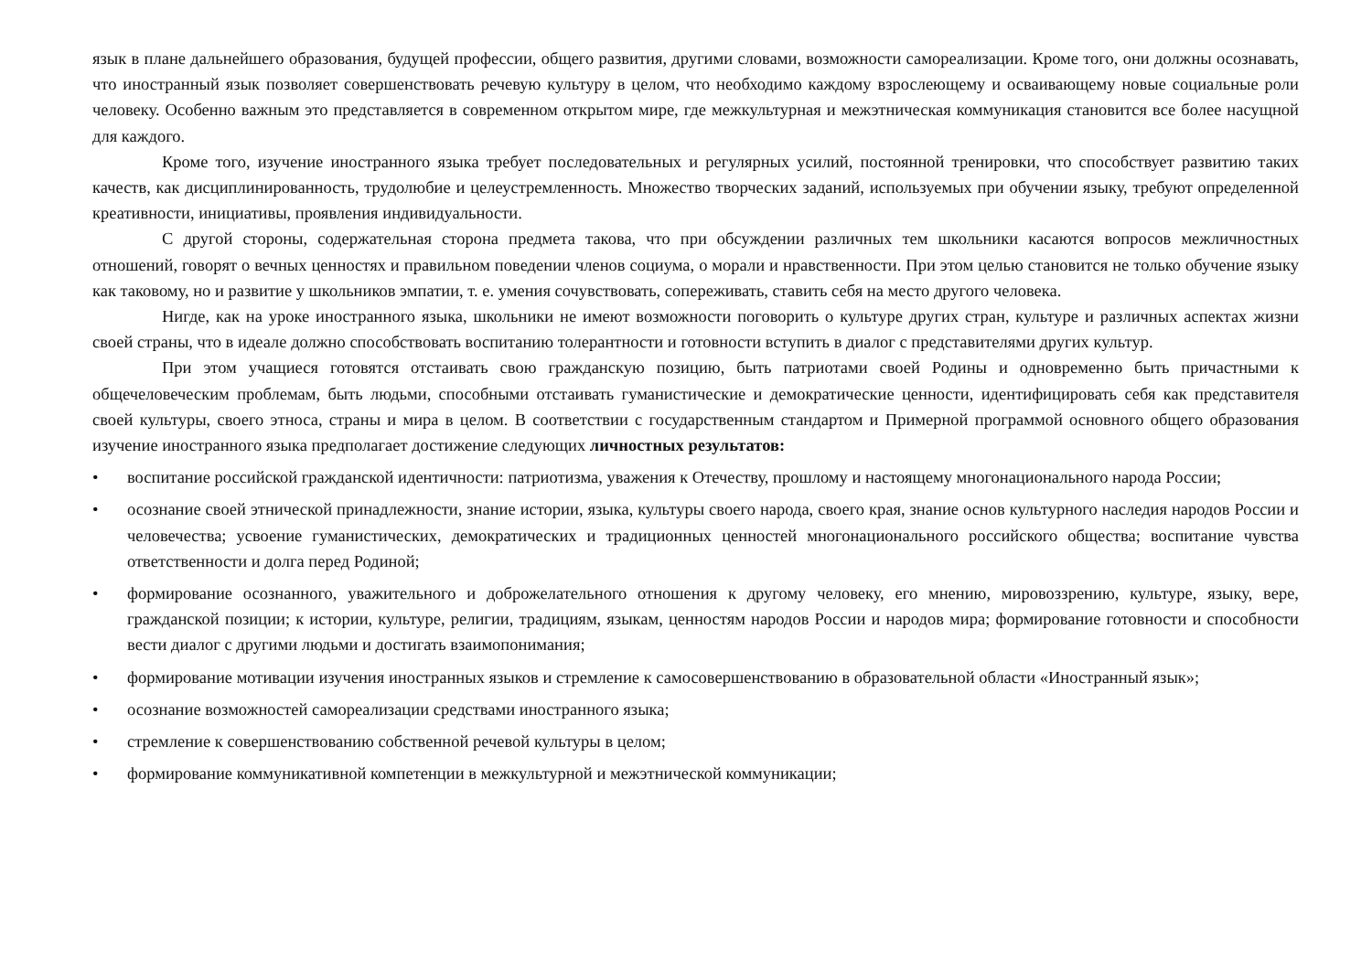язык в плане дальнейшего образования, будущей профессии, общего развития, другими словами, возможности самореализации. Кроме того, они должны осознавать, что иностранный язык позволяет совершенствовать речевую культуру в целом, что необходимо каждому взрослеющему и осваивающему новые социальные роли человеку. Особенно важным это представляется в современном открытом мире, где межкультурная и межэтническая коммуникация становится все более насущной для каждого.
Кроме того, изучение иностранного языка требует последовательных и регулярных усилий, постоянной тренировки, что способствует развитию таких качеств, как дисциплинированность, трудолюбие и целеустремленность. Множество творческих заданий, используемых при обучении языку, требуют определенной креативности, инициативы, проявления индивидуальности.
С другой стороны, содержательная сторона предмета такова, что при обсуждении различных тем школьники касаются вопросов межличностных отношений, говорят о вечных ценностях и правильном поведении членов социума, о морали и нравственности. При этом целью становится не только обучение языку как таковому, но и развитие у школьников эмпатии, т. е. умения сочувствовать, сопереживать, ставить себя на место другого человека.
Нигде, как на уроке иностранного языка, школьники не имеют возможности поговорить о культуре других стран, культуре и различных аспектах жизни своей страны, что в идеале должно способствовать воспитанию толерантности и готовности вступить в диалог с представителями других культур.
При этом учащиеся готовятся отстаивать свою гражданскую позицию, быть патриотами своей Родины и одновременно быть причастными к общечеловеческим проблемам, быть людьми, способными отстаивать гуманистические и демократические ценности, идентифицировать себя как представителя своей культуры, своего этноса, страны и мира в целом. В соответствии с государственным стандартом и Примерной программой основного общего образования изучение иностранного языка предполагает достижение следующих личностных результатов:
• воспитание российской гражданской идентичности: патриотизма, уважения к Отечеству, прошлому и настоящему многонационального народа России;
• осознание своей этнической принадлежности, знание истории, языка, культуры своего народа, своего края, знание основ культурного наследия народов России и человечества; усвоение гуманистических, демократических и традиционных ценностей многонационального российского общества; воспитание чувства ответственности и долга перед Родиной;
• формирование осознанного, уважительного и доброжелательного отношения к другому человеку, его мнению, мировоззрению, культуре, языку, вере, гражданской позиции; к истории, культуре, религии, традициям, языкам, ценностям народов России и народов мира; формирование готовности и способности вести диалог с другими людьми и достигать взаимопонимания;
• формирование мотивации изучения иностранных языков и стремление к самосовершенствованию в образовательной области «Иностранный язык»;
• осознание возможностей самореализации средствами иностранного языка;
• стремление к совершенствованию собственной речевой культуры в целом;
• формирование коммуникативной компетенции в межкультурной и межэтнической коммуникации;